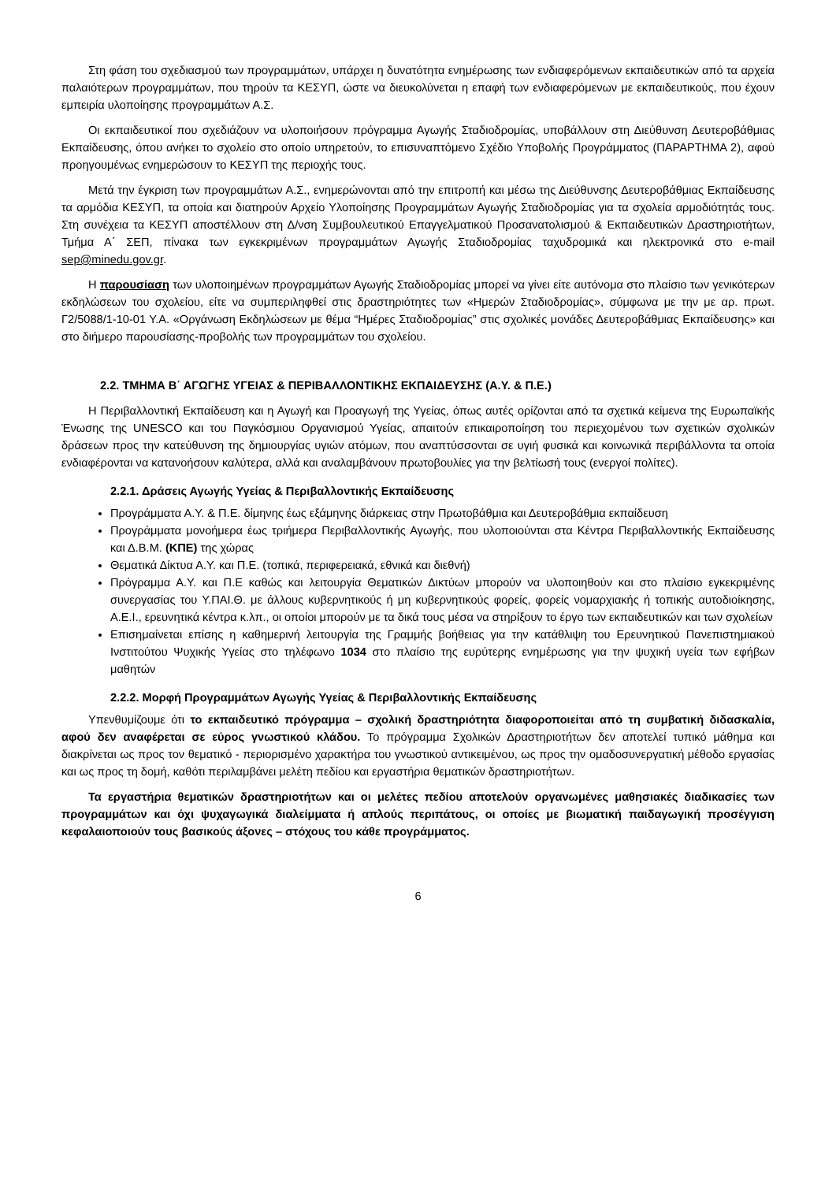Στη φάση του σχεδιασμού των προγραμμάτων, υπάρχει η δυνατότητα ενημέρωσης των ενδιαφερόμενων εκπαιδευτικών από τα αρχεία παλαιότερων προγραμμάτων, που τηρούν τα ΚΕΣΥΠ, ώστε να διευκολύνεται η επαφή των ενδιαφερόμενων με εκπαιδευτικούς, που έχουν εμπειρία υλοποίησης προγραμμάτων Α.Σ.
Οι εκπαιδευτικοί που σχεδιάζουν να υλοποιήσουν πρόγραμμα Αγωγής Σταδιοδρομίας, υποβάλλουν στη Διεύθυνση Δευτεροβάθμιας Εκπαίδευσης, όπου ανήκει το σχολείο στο οποίο υπηρετούν, το επισυναπτόμενο Σχέδιο Υποβολής Προγράμματος (ΠΑΡΑΡΤΗΜΑ 2), αφού προηγουμένως ενημερώσουν το ΚΕΣΥΠ της περιοχής τους.
Μετά την έγκριση των προγραμμάτων Α.Σ., ενημερώνονται από την επιτροπή και μέσω της Διεύθυνσης Δευτεροβάθμιας Εκπαίδευσης τα αρμόδια ΚΕΣΥΠ, τα οποία και διατηρούν Αρχείο Υλοποίησης Προγραμμάτων Αγωγής Σταδιοδρομίας για τα σχολεία αρμοδιότητάς τους. Στη συνέχεια τα ΚΕΣΥΠ αποστέλλουν στη Δ/νση Συμβουλευτικού Επαγγελματικού Προσανατολισμού & Εκπαιδευτικών Δραστηριοτήτων, Τμήμα Α΄ ΣΕΠ, πίνακα των εγκεκριμένων προγραμμάτων Αγωγής Σταδιοδρομίας ταχυδρομικά και ηλεκτρονικά στο e-mail sep@minedu.gov.gr.
Η παρουσίαση των υλοποιημένων προγραμμάτων Αγωγής Σταδιοδρομίας μπορεί να γίνει είτε αυτόνομα στο πλαίσιο των γενικότερων εκδηλώσεων του σχολείου, είτε να συμπεριληφθεί στις δραστηριότητες των «Ημερών Σταδιοδρομίας», σύμφωνα με την με αρ. πρωτ. Γ2/5088/1-10-01 Υ.Α. «Οργάνωση Εκδηλώσεων με θέμα “Ημέρες Σταδιοδρομίας” στις σχολικές μονάδες Δευτεροβάθμιας Εκπαίδευσης» και στο διήμερο παρουσίασης-προβολής των προγραμμάτων του σχολείου.
2.2. ΤΜΗΜΑ Β΄ ΑΓΩΓΗΣ ΥΓΕΙΑΣ & ΠΕΡΙΒΑΛΛΟΝΤΙΚΗΣ ΕΚΠΑΙΔΕΥΣΗΣ (Α.Υ. & Π.Ε.)
Η Περιβαλλοντική Εκπαίδευση και η Αγωγή και Προαγωγή της Υγείας, όπως αυτές ορίζονται από τα σχετικά κείμενα της Ευρωπαϊκής Ένωσης της UNESCO και του Παγκόσμιου Οργανισμού Υγείας, απαιτούν επικαιροποίηση του περιεχομένου των σχετικών σχολικών δράσεων προς την κατεύθυνση της δημιουργίας υγιών ατόμων, που αναπτύσσονται σε υγιή φυσικά και κοινωνικά περιβάλλοντα τα οποία ενδιαφέρονται να κατανοήσουν καλύτερα, αλλά και αναλαμβάνουν πρωτοβουλίες για την βελτίωσή τους (ενεργοί πολίτες).
2.2.1. Δράσεις Αγωγής Υγείας & Περιβαλλοντικής Εκπαίδευσης
Προγράμματα Α.Υ. & Π.Ε. δίμηνης έως εξάμηνης διάρκειας στην Πρωτοβάθμια και Δευτεροβάθμια εκπαίδευση
Προγράμματα μονοήμερα έως τριήμερα Περιβαλλοντικής Αγωγής, που υλοποιούνται στα Κέντρα Περιβαλλοντικής Εκπαίδευσης και Δ.Β.Μ. (ΚΠΕ) της χώρας
Θεματικά Δίκτυα Α.Υ. και Π.Ε. (τοπικά, περιφερειακά, εθνικά και διεθνή)
Πρόγραμμα Α.Υ. και Π.Ε καθώς και λειτουργία Θεματικών Δικτύων μπορούν να υλοποιηθούν και στο πλαίσιο εγκεκριμένης συνεργασίας του Υ.ΠΑΙ.Θ. με άλλους κυβερνητικούς ή μη κυβερνητικούς φορείς, φορείς νομαρχιακής ή τοπικής αυτοδιοίκησης, Α.Ε.Ι., ερευνητικά κέντρα κ.λπ., οι οποίοι μπορούν με τα δικά τους μέσα να στηρίξουν το έργο των εκπαιδευτικών και των σχολείων
Επισημαίνεται επίσης η καθημερινή λειτουργία της Γραμμής βοήθειας για την κατάθλιψη του Ερευνητικού Πανεπιστημιακού Ινστιτούτου Ψυχικής Υγείας στο τηλέφωνο 1034 στο πλαίσιο της ευρύτερης ενημέρωσης για την ψυχική υγεία των εφήβων μαθητών
2.2.2. Μορφή Προγραμμάτων Αγωγής Υγείας & Περιβαλλοντικής Εκπαίδευσης
Υπενθυμίζουμε ότι το εκπαιδευτικό πρόγραμμα – σχολική δραστηριότητα διαφοροποιείται από τη συμβατική διδασκαλία, αφού δεν αναφέρεται σε εύρος γνωστικού κλάδου. Το πρόγραμμα Σχολικών Δραστηριοτήτων δεν αποτελεί τυπικό μάθημα και διακρίνεται ως προς τον θεματικό - περιορισμένο χαρακτήρα του γνωστικού αντικειμένου, ως προς την ομαδοσυνεργατική μέθοδο εργασίας και ως προς τη δομή, καθότι περιλαμβάνει μελέτη πεδίου και εργαστήρια θεματικών δραστηριοτήτων.
Τα εργαστήρια θεματικών δραστηριοτήτων και οι μελέτες πεδίου αποτελούν οργανωμένες μαθησιακές διαδικασίες των προγραμμάτων και όχι ψυχαγωγικά διαλείμματα ή απλούς περιπάτους, οι οποίες με βιωματική παιδαγωγική προσέγγιση κεφαλαιοποιούν τους βασικούς άξονες – στόχους του κάθε προγράμματος.
6